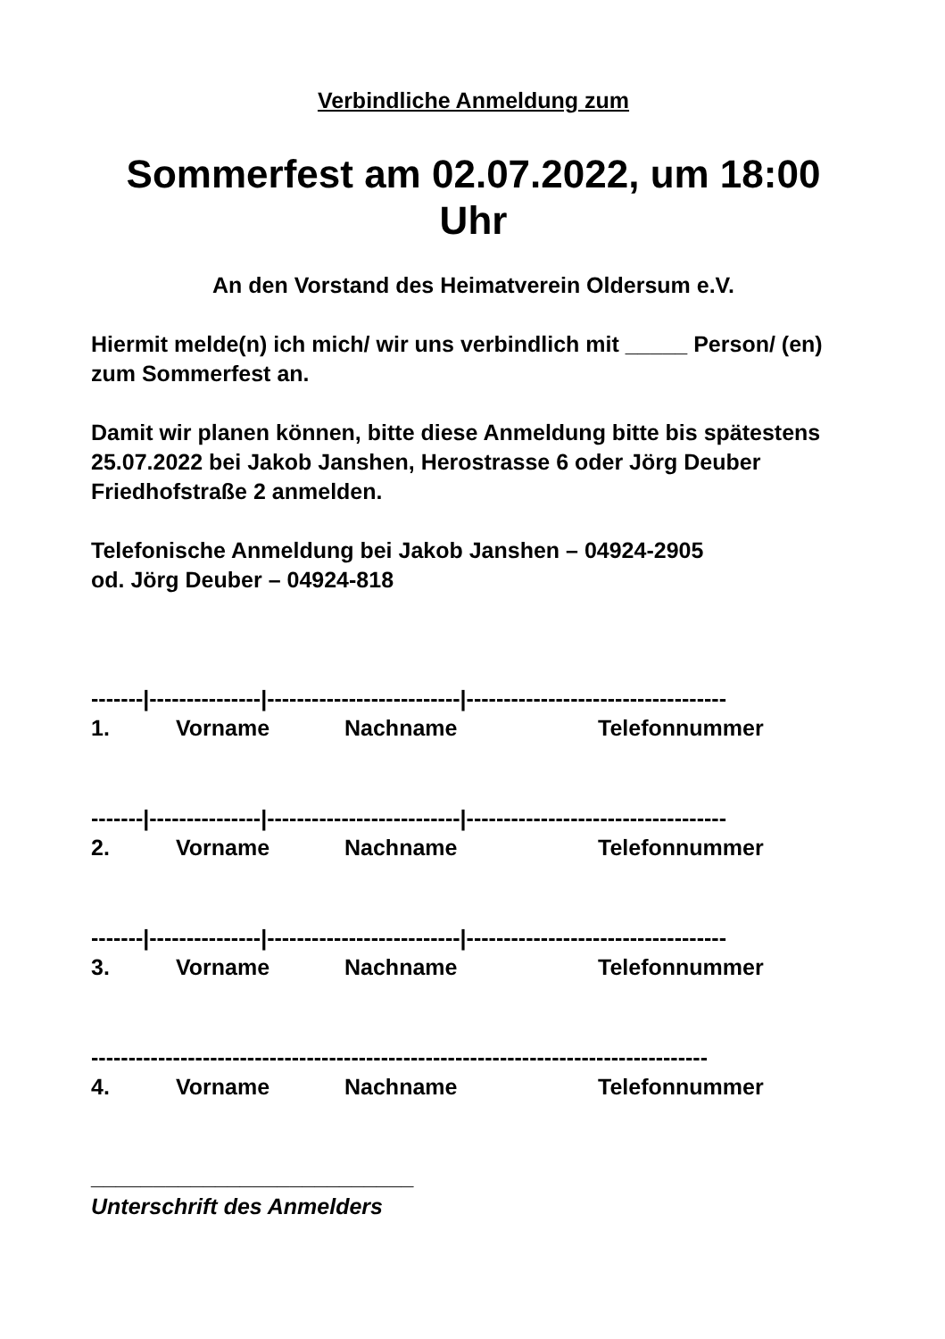Verbindliche Anmeldung zum
Sommerfest am 02.07.2022, um 18:00 Uhr
An den Vorstand des Heimatverein Oldersum e.V.
Hiermit melde(n) ich mich/ wir uns verbindlich mit _____ Person/ (en) zum Sommerfest an.
Damit wir planen können, bitte diese Anmeldung bitte bis spätestens 25.07.2022 bei Jakob Janshen, Herostrasse 6 oder Jörg Deuber Friedhofstraße 2 anmelden.
Telefonische Anmeldung bei Jakob Janshen – 04924-2905
od. Jörg Deuber – 04924-818
-------|---------------|--------------------------|-----------------------------------
1. Vorname Nachname Telefonnummer
-------|---------------|--------------------------|-----------------------------------
2. Vorname Nachname Telefonnummer
-------|---------------|--------------------------|-----------------------------------
3. Vorname Nachname Telefonnummer
-----------------------------------------------------------------------------------
4. Vorname Nachname Telefonnummer
__________________________
Unterschrift des Anmelders